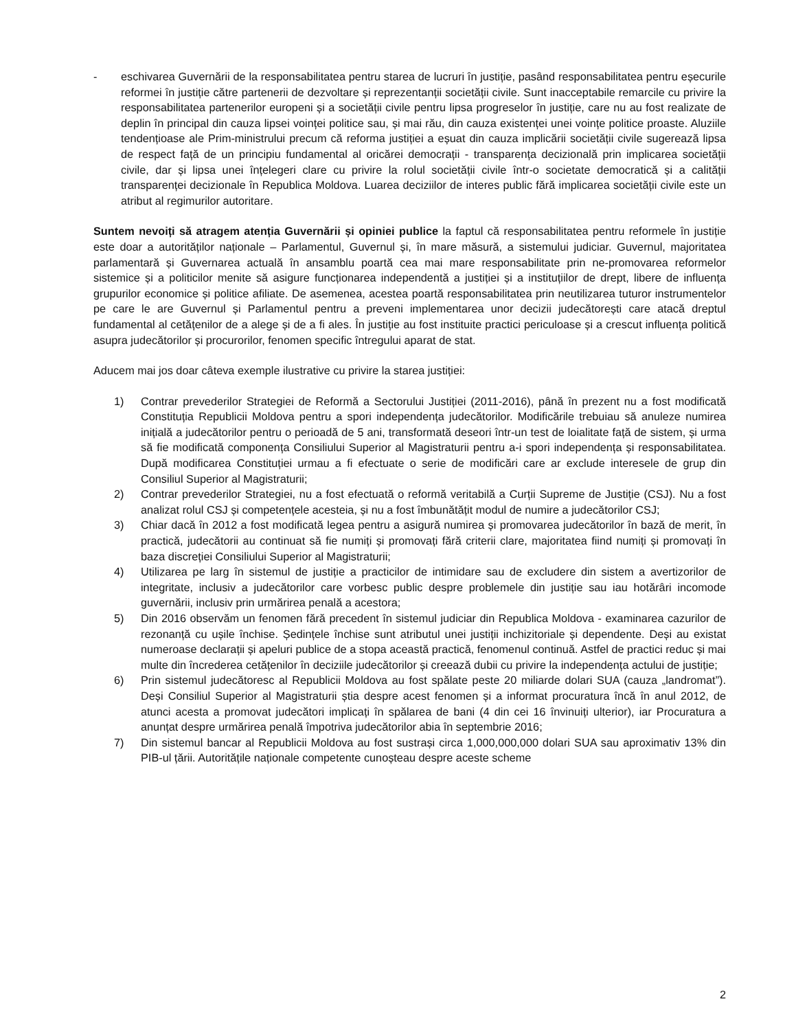- eschivarea Guvernării de la responsabilitatea pentru starea de lucruri în justiție, pasând responsabilitatea pentru eșecurile reformei în justiție către partenerii de dezvoltare și reprezentanții societății civile. Sunt inacceptabile remarcile cu privire la responsabilitatea partenerilor europeni și a societății civile pentru lipsa progreselor în justiție, care nu au fost realizate de deplin în principal din cauza lipsei voinței politice sau, și mai rău, din cauza existenței unei voințe politice proaste. Aluziile tendențioase ale Prim-ministrului precum că reforma justiției a eșuat din cauza implicării societății civile sugerează lipsa de respect față de un principiu fundamental al oricărei democrații - transparența decizională prin implicarea societății civile, dar și lipsa unei înțelegeri clare cu privire la rolul societății civile într-o societate democratică și a calității transparenței decizionale în Republica Moldova. Luarea deciziilor de interes public fără implicarea societății civile este un atribut al regimurilor autoritare.
Suntem nevoiți să atragem atenția Guvernării și opiniei publice la faptul că responsabilitatea pentru reformele în justiție este doar a autorităților naționale – Parlamentul, Guvernul și, în mare măsură, a sistemului judiciar. Guvernul, majoritatea parlamentară și Guvernarea actuală în ansamblu poartă cea mai mare responsabilitate prin ne-promovarea reformelor sistemice și a politicilor menite să asigure funcționarea independentă a justiției și a instituțiilor de drept, libere de influența grupurilor economice și politice afiliate. De asemenea, acestea poartă responsabilitatea prin neutilizarea tuturor instrumentelor pe care le are Guvernul și Parlamentul pentru a preveni implementarea unor decizii judecătorești care atacă dreptul fundamental al cetățenilor de a alege și de a fi ales. În justiție au fost instituite practici periculoase și a crescut influența politică asupra judecătorilor și procurorilor, fenomen specific întregului aparat de stat.
Aducem mai jos doar câteva exemple ilustrative cu privire la starea justiției:
1) Contrar prevederilor Strategiei de Reformă a Sectorului Justiției (2011-2016), până în prezent nu a fost modificată Constituția Republicii Moldova pentru a spori independența judecătorilor. Modificările trebuiau să anuleze numirea inițială a judecătorilor pentru o perioadă de 5 ani, transformată deseori într-un test de loialitate față de sistem, și urma să fie modificată componența Consiliului Superior al Magistraturii pentru a-i spori independența și responsabilitatea. După modificarea Constituției urmau a fi efectuate o serie de modificări care ar exclude interesele de grup din Consiliul Superior al Magistraturii;
2) Contrar prevederilor Strategiei, nu a fost efectuată o reformă veritabilă a Curții Supreme de Justiție (CSJ). Nu a fost analizat rolul CSJ și competențele acesteia, și nu a fost îmbunătățit modul de numire a judecătorilor CSJ;
3) Chiar dacă în 2012 a fost modificată legea pentru a asigură numirea și promovarea judecătorilor în bază de merit, în practică, judecătorii au continuat să fie numiți și promovați fără criterii clare, majoritatea fiind numiți și promovați în baza discreției Consiliului Superior al Magistraturii;
4) Utilizarea pe larg în sistemul de justiție a practicilor de intimidare sau de excludere din sistem a avertizorilor de integritate, inclusiv a judecătorilor care vorbesc public despre problemele din justiție sau iau hotărâri incomode guvernării, inclusiv prin urmărirea penală a acestora;
5) Din 2016 observăm un fenomen fără precedent în sistemul judiciar din Republica Moldova - examinarea cazurilor de rezonanță cu ușile închise. Ședințele închise sunt atributul unei justiții inchizitoriale și dependente. Deși au existat numeroase declarații și apeluri publice de a stopa această practică, fenomenul continuă. Astfel de practici reduc și mai multe din încrederea cetățenilor în deciziile judecătorilor și creează dubii cu privire la independența actului de justiție;
6) Prin sistemul judecătoresc al Republicii Moldova au fost spălate peste 20 miliarde dolari SUA (cauza „landromat”). Deși Consiliul Superior al Magistraturii știa despre acest fenomen și a informat procuratura încă în anul 2012, de atunci acesta a promovat judecători implicați în spălarea de bani (4 din cei 16 învinuiți ulterior), iar Procuratura a anunțat despre urmărirea penală împotriva judecătorilor abia în septembrie 2016;
7) Din sistemul bancar al Republicii Moldova au fost sustrași circa 1,000,000,000 dolari SUA sau aproximativ 13% din PIB-ul țării. Autoritățile naționale competente cunoșteau despre aceste scheme
2